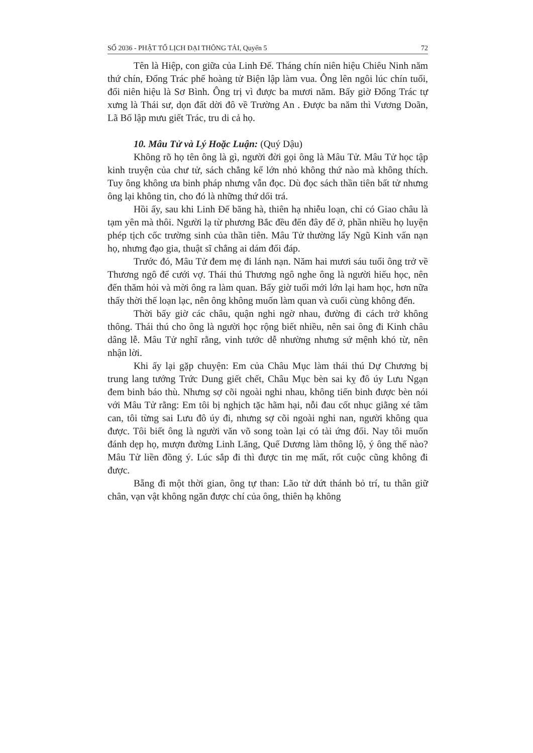SỐ 2036 - PHẬT TỔ LỊCH ĐẠI THÔNG TẢI, Quyển 5 72
Tên là Hiệp, con giữa của Linh Đế. Tháng chín niên hiệu Chiêu Ninh năm thứ chín, Đổng Trác phế hoàng tử Biện lập làm vua. Ông lên ngôi lúc chín tuổi, đổi niên hiệu là Sơ Bình. Ông trị vì được ba mươi năm. Bấy giờ Đổng Trác tự xưng là Thái sư, dọn đất dời đô về Trường An . Được ba năm thì Vương Doãn, Lã Bố lập mưu giết Trác, tru di cả họ.
10. Mâu Tử và Lý Hoặc Luận: (Quý Dậu)
Không rõ họ tên ông là gì, người đời gọi ông là Mâu Tử. Mâu Tử học tập kinh truyện của chư tử, sách chẳng kể lớn nhỏ không thứ nào mà không thích. Tuy ông không ưa binh pháp nhưng vẫn đọc. Dù đọc sách thần tiên bất tử nhưng ông lại không tin, cho đó là những thứ dối trá.
Hồi ấy, sau khi Linh Đế băng hà, thiên hạ nhiễu loạn, chỉ có Giao châu là tạm yên mà thôi. Người lạ từ phương Bắc đều đến đây để ở, phần nhiều họ luyện phép tịch cốc trường sinh của thần tiên. Mâu Tử thường lấy Ngũ Kinh vấn nạn họ, nhưng đạo gia, thuật sĩ chẳng ai dám đối đáp.
Trước đó, Mâu Tử đem mẹ đi lánh nạn. Năm hai mươi sáu tuổi ông trở về Thương ngô để cưới vợ. Thái thú Thương ngô nghe ông là người hiếu học, nên đến thăm hỏi và mời ông ra làm quan. Bấy giờ tuổi mới lớn lại ham học, hơn nữa thấy thời thế loạn lạc, nên ông không muốn làm quan và cuối cùng không đến.
Thời bấy giờ các châu, quận nghi ngờ nhau, đường đi cách trở không thông. Thái thú cho ông là người học rộng biết nhiều, nên sai ông đi Kinh châu dâng lễ. Mâu Tử nghĩ rằng, vinh tước dễ nhường nhưng sứ mệnh khó từ, nên nhận lời.
Khi ấy lại gặp chuyện: Em của Châu Mục làm thái thú Dự Chương bị trung lang tướng Trức Dung giết chết, Châu Mục bèn sai kỵ đô úy Lưu Ngạn đem binh báo thù. Nhưng sợ cõi ngoài nghi nhau, không tiến binh được bèn nói với Mâu Tử rằng: Em tôi bị nghịch tặc hãm hại, nỗi đau cốt nhục giằng xé tâm can, tôi từng sai Lưu đô úy đi, nhưng sợ cõi ngoài nghi nan, người không qua được. Tôi biết ông là người văn võ song toàn lại có tài ứng đối. Nay tôi muốn đánh dẹp họ, mượn đường Linh Lăng, Quế Dương làm thông lộ, ý ông thế nào? Mâu Tử liền đồng ý. Lúc sắp đi thì được tin mẹ mất, rốt cuộc cũng không đi được.
Bẵng đi một thời gian, ông tự than: Lão tử dứt thánh bỏ trí, tu thân giữ chân, vạn vật không ngăn được chí của ông, thiên hạ không